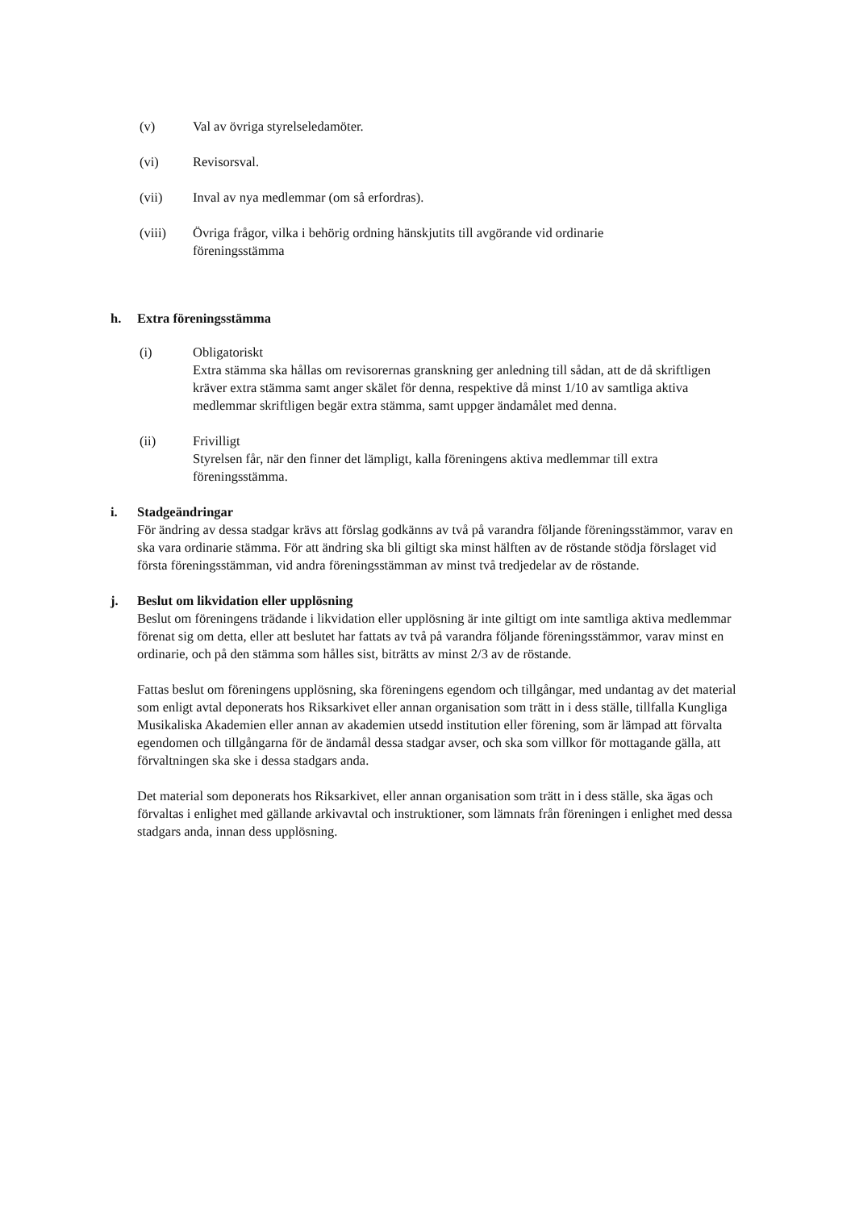(v) Val av övriga styrelseledamöter.
(vi) Revisorsval.
(vii) Inval av nya medlemmar (om så erfordras).
(viii) Övriga frågor, vilka i behörig ordning hänskjutits till avgörande vid ordinarie föreningsstämma
h. Extra föreningsstämma
(i) Obligatoriskt
Extra stämma ska hållas om revisorernas granskning ger anledning till sådan, att de då skriftligen kräver extra stämma samt anger skälet för denna, respektive då minst 1/10 av samtliga aktiva medlemmar skriftligen begär extra stämma, samt uppger ändamålet med denna.
(ii) Frivilligt
Styrelsen får, när den finner det lämpligt, kalla föreningens aktiva medlemmar till extra föreningsstämma.
i. Stadgeändringar
För ändring av dessa stadgar krävs att förslag godkänns av två på varandra följande föreningsstämmor, varav en ska vara ordinarie stämma. För att ändring ska bli giltigt ska minst hälften av de röstande stödja förslaget vid första föreningsstämman, vid andra föreningsstämman av minst två tredjedelar av de röstande.
j. Beslut om likvidation eller upplösning
Beslut om föreningens trädande i likvidation eller upplösning är inte giltigt om inte samtliga aktiva medlemmar förenat sig om detta, eller att beslutet har fattats av två på varandra följande föreningsstämmor, varav minst en ordinarie, och på den stämma som hålles sist, biträtts av minst 2/3 av de röstande.
Fattas beslut om föreningens upplösning, ska föreningens egendom och tillgångar, med undantag av det material som enligt avtal deponerats hos Riksarkivet eller annan organisation som trätt in i dess ställe, tillfalla Kungliga Musikaliska Akademien eller annan av akademien utsedd institution eller förening, som är lämpad att förvalta egendomen och tillgångarna för de ändamål dessa stadgar avser, och ska som villkor för mottagande gälla, att förvaltningen ska ske i dessa stadgars anda.
Det material som deponerats hos Riksarkivet, eller annan organisation som trätt in i dess ställe, ska ägas och förvaltas i enlighet med gällande arkivavtal och instruktioner, som lämnats från föreningen i enlighet med dessa stadgars anda, innan dess upplösning.